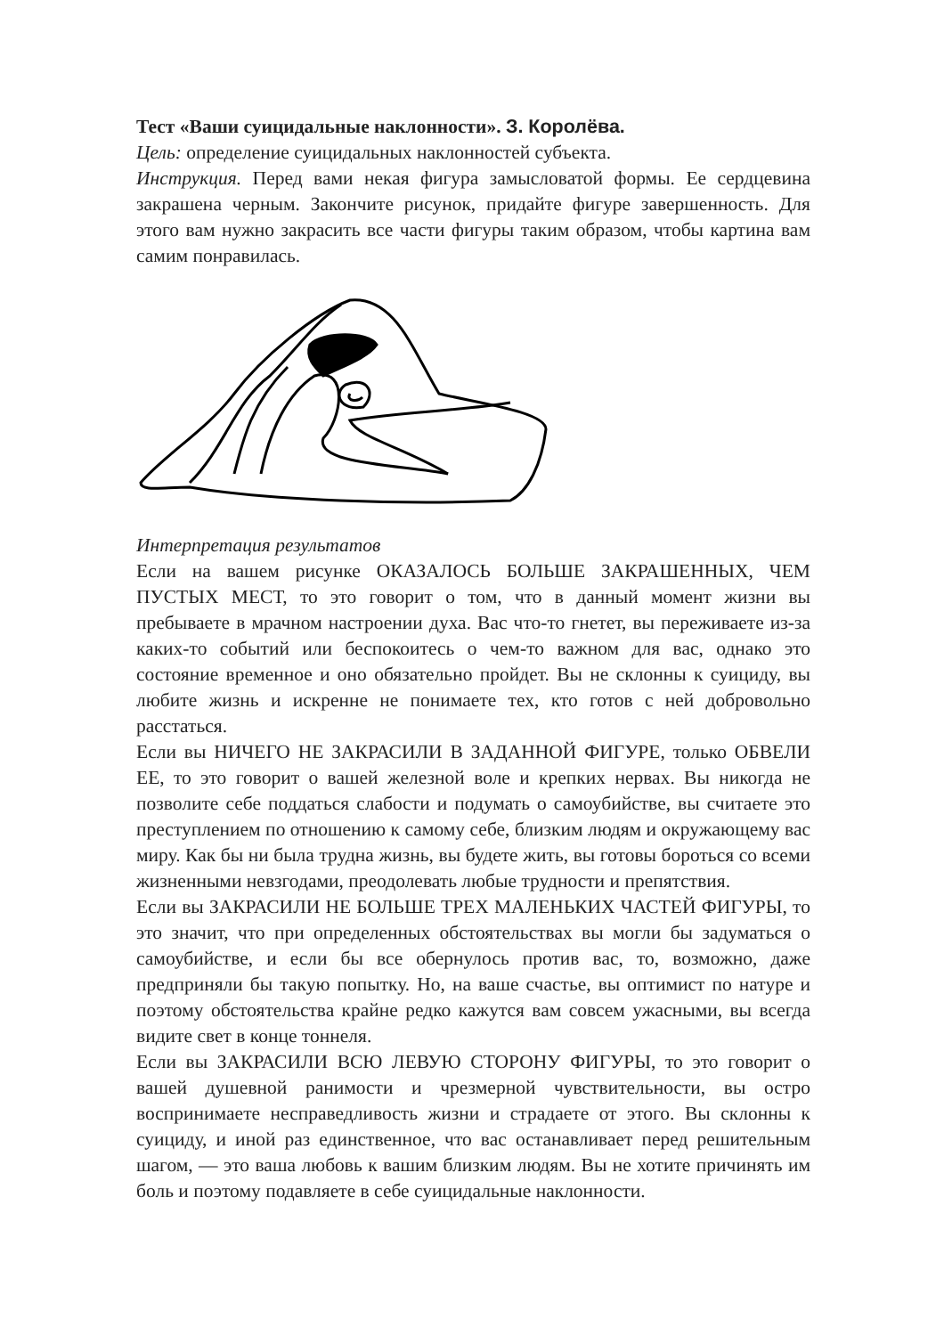Тест «Ваши суицидальные наклонности». З. Королёва.
Цель: определение суицидальных наклонностей субъекта.
Инструкция. Перед вами некая фигура замысловатой формы. Ее сердцевина закрашена черным. Закончите рисунок, придайте фигуре завершенность. Для этого вам нужно закрасить все части фигуры таким образом, чтобы картина вам самим понравилась.
Интерпретация результатов
Если на вашем рисунке ОКАЗАЛОСЬ БОЛЬШЕ ЗАКРАШЕННЫХ, ЧЕМ ПУСТЫХ МЕСТ, то это говорит о том, что в данный момент жизни вы пребываете в мрачном настроении духа. Вас что-то гнетет, вы переживаете из-за каких-то событий или беспокоитесь о чем-то важном для вас, однако это состояние временное и оно обязательно пройдет. Вы не склонны к суициду, вы любите жизнь и искренне не понимаете тех, кто готов с ней добровольно расстаться.
Если вы НИЧЕГО НЕ ЗАКРАСИЛИ В ЗАДАННОЙ ФИГУРЕ, только ОБВЕЛИ ЕЕ, то это говорит о вашей железной воле и крепких нервах. Вы никогда не позволите себе поддаться слабости и подумать о самоубийстве, вы считаете это преступлением по отношению к самому себе, близким людям и окружающему вас миру. Как бы ни была трудна жизнь, вы будете жить, вы готовы бороться со всеми жизненными невзгодами, преодолевать любые трудности и препятствия.
Если вы ЗАКРАСИЛИ НЕ БОЛЬШЕ ТРЕХ МАЛЕНЬКИХ ЧАСТЕЙ ФИГУРЫ, то это значит, что при определенных обстоятельствах вы могли бы задуматься о самоубийстве, и если бы все обернулось против вас, то, возможно, даже предприняли бы такую попытку. Но, на ваше счастье, вы оптимист по натуре и поэтому обстоятельства крайне редко кажутся вам совсем ужасными, вы всегда видите свет в конце тоннеля.
Если вы ЗАКРАСИЛИ ВСЮ ЛЕВУЮ СТОРОНУ ФИГУРЫ, то это говорит о вашей душевной ранимости и чрезмерной чувствительности, вы остро воспринимаете несправедливость жизни и страдаете от этого. Вы склонны к суициду, и иной раз единственное, что вас останавливает перед решительным шагом, — это ваша любовь к вашим близким людям. Вы не хотите причинять им боль и поэтому подавляете в себе суицидальные наклонности.